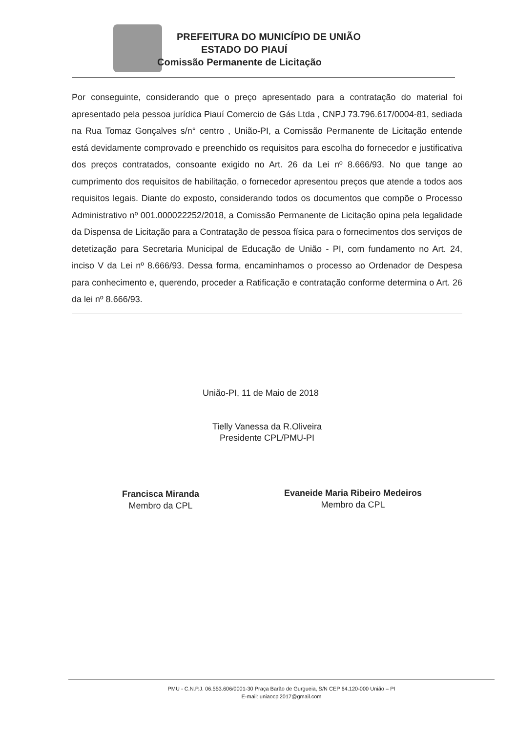PREFEITURA DO MUNICÍPIO DE UNIÃO
ESTADO DO PIAUÍ
Comissão Permanente de Licitação
Por conseguinte, considerando que o preço apresentado para a contratação do material foi apresentado pela pessoa jurídica Piauí Comercio de Gás Ltda , CNPJ 73.796.617/0004-81, sediada na Rua Tomaz Gonçalves s/n° centro , União-PI, a Comissão Permanente de Licitação entende está devidamente comprovado e preenchido os requisitos para escolha do fornecedor e justificativa dos preços contratados, consoante exigido no Art. 26 da Lei nº 8.666/93. No que tange ao cumprimento dos requisitos de habilitação, o fornecedor apresentou preços que atende a todos aos requisitos legais. Diante do exposto, considerando todos os documentos que compõe o Processo Administrativo nº 001.000022252/2018, a Comissão Permanente de Licitação opina pela legalidade da Dispensa de Licitação para a Contratação de pessoa física para o fornecimentos dos serviços de detetização para Secretaria Municipal de Educação de União - PI, com fundamento no Art. 24, inciso V da Lei nº 8.666/93. Dessa forma, encaminhamos o processo ao Ordenador de Despesa para conhecimento e, querendo, proceder a Ratificação e contratação conforme determina o Art. 26 da lei nº 8.666/93.
União-PI, 11 de Maio de 2018
Tielly Vanessa da R.Oliveira
Presidente CPL/PMU-PI
Francisca Miranda
Membro da CPL
Evaneide Maria Ribeiro Medeiros
Membro da CPL
PMU - C.N.P.J. 06.553.606/0001-30 Praça Barão de Gurgueia, S/N CEP 64.120-000 União – PI
E-mail: uniaocpl2017@gmail.com